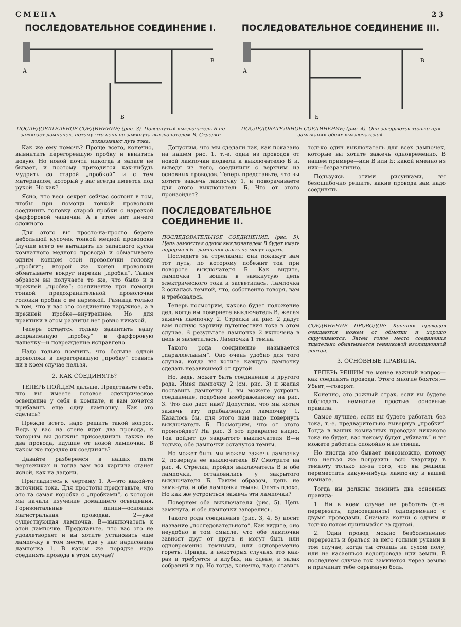СМЕНА 23
ПОСЛЕДОВАТЕЛЬНОЕ СОЕДИНЕНИЕ I.
А
В
Б
ПОСЛЕДОВАТЕЛЬНОЕ СОЕДИНЕНИЕ; (рис. 3). Повернутый выключатель Б не зажигает лампочек, потому что цепь не замкнута выключателем В. Стрелки показывают путь тока.
ПОСЛЕДОВАТЕЛЬНОЕ СОЕДИНЕНИЕ III.
А
В
Б
ПОСЛЕДОВАТЕЛЬНОЕ СОЕДИНЕНИЕ; (рис. 4). Они загораются только при замыкании обоих выключателей.
Как же ему помочь? Проще всего, конечно, вывинтить перегоревшую пробку и ввинтить новую. Но новой почти никогда в запасе не бывает, и поэтому приходится как-нибудь мудрить со старой „пробкой“ и с тем материалом, который у вас всегда имеется под рукой. Но как?
Ясно, что весь секрет сейчас состоит в том, чтобы при помощи тонкой проволоки соединить головку старой пробки с нарезкой фарфоровой чашечки. А в этом нет ничего сложного.
Для этого вы просто-на-просто берете небольшой кусочек тонкой медной проволоки (лучше всего ее вытащить из запасного куска комнатного медного провода) и обматываете одним концом этой проволочки головку „пробки“; второй же конец проволоки обматываете вокруг нарезки „пробки“. Таким образом вы получаете то же, что было и в прежней „пробке“: соединение при помощи тонкой предохранительной проволочки головки пробки с ее нарезкой. Разница только в том, что у вас это соединение наружное, а в прежней пробке—внутреннее. Но для практики в этом разницы нет ровно никакой.
Теперь остается только завинтить вашу исправленную „пробку“ в фарфоровую чашечку—и повреждение исправлено.
Надо только помнить, что больше одной проволоки в перегоревшую „пробку“ ставить ни в коем случае нельзя.
2. КАК СОЕДИНЯТЬ?
ТЕПЕРЬ ПОЙДЕМ дальше. Представьте себе, что вы имеете готовое электрическое освещение у себя в комнате, и вам хочется прибавить еще одну лампочку. Как это сделать?
Прежде всего, надо решить такой вопрос. Ведь у вас на стене идет два провода, к которым вы должны присоединить также не два провода, идущие от новой лампочки. В каком же порядке их соединять?
Давайте разберемся в наших пяти чертежиках и тогда вам вся картина станет ясной, как на ладони.
Пригладитесь к чертежу 1. А—это какой-то источник тока. Для простоты представьте, что это та самая коробка с „пробками“, с которой мы начали изучение домашнего освещения. Горизонтальные линии—основная магистральная проводка. 2—уже существующая лампочка. В—выключатель к этой лампочке. Представьте, что вас это не удовлетворяет и вы хотите установить еще лампочку в том месте, где у нас нарисована лампочка 1. В каком же порядке надо соединять провода в этом случае?
Допустим, что мы сделали так, как показано на нашем рис. 1, т.-е. одни из проводов от новой лампочки подвели к выключателю Б и, выведя из него, соединили с верхним из основных проводов. Теперь представьте, что вы хотите зажечь лампочку 1, и поворачиваете для этого выключатель Б. Что от этого произойдет?
ПОСЛЕДОВАТЕЛЬНОЕ СОЕДИНЕНИЕ II.
ПОСЛЕДОВАТЕЛЬНОЕ СОЕДИНЕНИЕ: (рис. 5). Цепь замкнутая одним выключателем В будет иметь перерыв в Б—лампочки опять не могут гореть.
Последите за стрелками: они покажут вам тот путь, по которому побежит ток при повороте выключателя Б. Как видите, лампочка 1 вошла в замкнутую цепь электрического тока и засветилась. Лампочка 2 осталась темной, что, собственно говоря, вам и требовалось.
Теперь посмотрим, каково будет положение дел, когда вы повернете выключатель В, желая зажечь лампочку 2. Стрелки на рис. 2 дадут вам полную картину путешествия тока в этом случае. В результате лампочка 2 включена в цепь и засветилась. Лампочка 1 темна.
Такого рода соединение называется „параллельным“. Оно очень удобно для того случая, когда вы хотите каждую лампочку сделать независимой от другой.
Но, ведь, может быть соединение и другого рода. Имея лампочку 2 (см. рис. 3) и желая поставить лампочку 1, вы можете устроить соединение, подобное изображенному на рис. 3. Что оно даст нам? Допустим, что мы хотим зажечь эту прибавленную лампочку 1. Казалось бы, для этого нам надо повернуть выключатель Б. Посмотрим, что от этого произойдет? На рис. 3 это прекрасно видно. Ток дойдет до закрытого выключателя В—и только, обе лампочки останутся темны.
Но может быть мы можем зажечь лампочку 2, повернув ее выключатель В? Смотрите на рис. 4. Стрелки, пройдя выключатель В и обе лампочки, остановились у закрытого выключателя Б. Таким образом, цепь не замкнута, и обе лампочки темны. Опять плохо. Но как же устроиться зажечь эти лампочки?
Повернем оба выключателя (рис. 5). Цепь замкнута, и обе лампочки загорелись.
Такого рода соединение (рис. 3, 4, 5) носит название „последовательного“. Как видите, оно неудобно в том смысле, что обе лампочки зависят друг от друга и могут быть или одновременно темными, или одновременно гореть. Правда, в некоторых случаях это как-раз и требуется в клубах, на сцене, в залах собраний и пр. Но тогда, конечно, надо ставить только один выключатель для всех лампочек, которые вы хотите зажечь одновременно. В нашем примере—или В или Б: какой именно из них—безразлично.
Пользуясь этими рисунками, вы безошибочно решите, какие провода вам надо соединять.
СОЕДИНЕНИЕ ПРОВОДОВ: Кончики проводов очищаются ножем от обмотки и хорошо скручиваются. Затем голое место соединения тщательно обматывается тенниковой изоляционной лентой.
3. ОСНОВНЫЕ ПРАВИЛА.
ТЕПЕРЬ РЕШИМ не менее важный вопрос—как соединять провода. Этого многие боятся:—Убьет,—говорят.
Конечно, это ложный страх, если вы будете соблюдать немногие простые основные правила.
Самое лучшее, если вы будете работать без тока, т.-е. предварительно вывернув „пробки“. Тогда в ваших комнатных проводах никакого тока не будет, вас некому будет „убивать“ и вы можете работать спокойно и не спеша.
Но иногда это бывает невозможно, потому что нельзя же погрузить всю квартиру в темноту только из-за того, что вы решили переместить какую-нибудь лампочку в вашей комнате.
Тогда вы должны помнить два основных правила:
1. Ни в коем случае не работать (т.-е. перерезать, присоединять) одновременно с двумя проводами. Сначала кончи с одним и только потом принимайся за другой.
2. Один провод можно безболезненно перерезать и браться за него голыми руками в том случае, когда ты стоишь на сухом полу, или не касаешься водопровода или земли. В последнем случае ток замкнется через землю и причинит тебе серьезную боль.